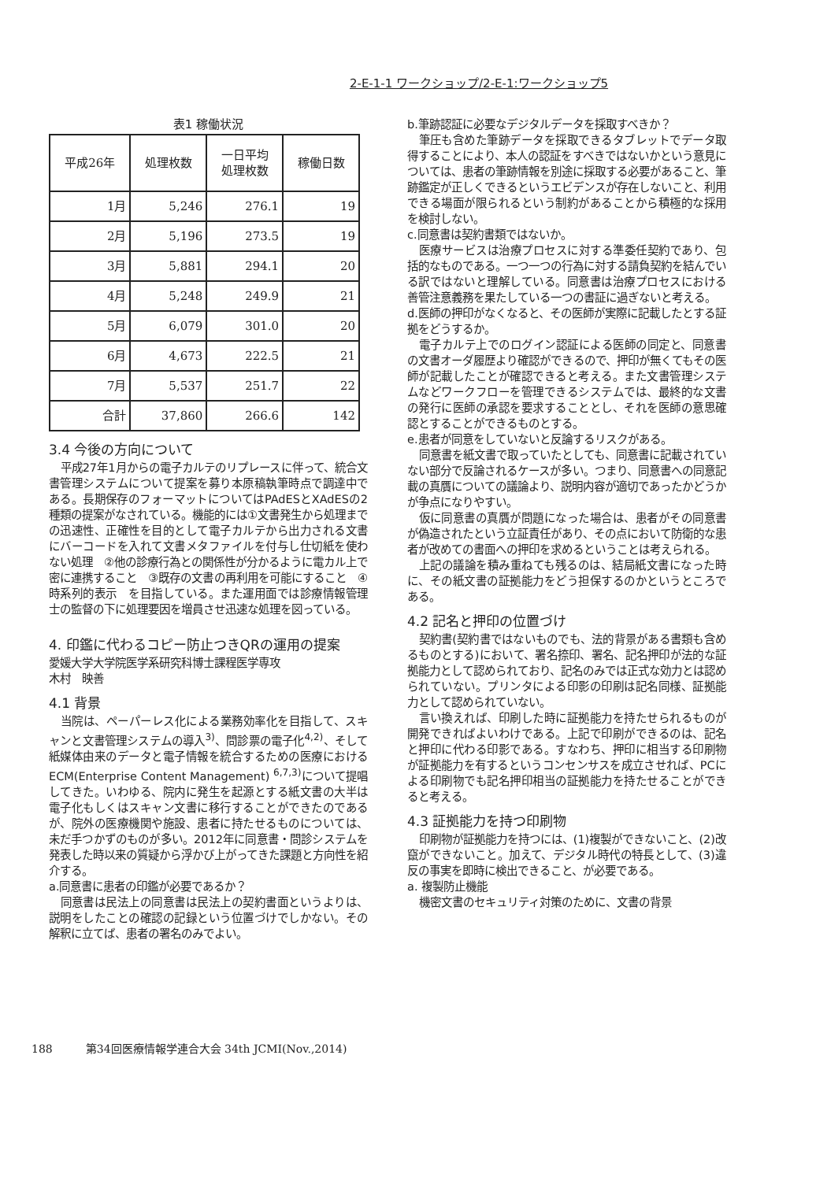2-E-1-1 ワークショップ/2-E-1:ワークショップ5
表1 稼働状況
| 平成26年 | 処理枚数 | 一日平均 処理枚数 | 稼働日数 |
| --- | --- | --- | --- |
| 1月 | 5,246 | 276.1 | 19 |
| 2月 | 5,196 | 273.5 | 19 |
| 3月 | 5,881 | 294.1 | 20 |
| 4月 | 5,248 | 249.9 | 21 |
| 5月 | 6,079 | 301.0 | 20 |
| 6月 | 4,673 | 222.5 | 21 |
| 7月 | 5,537 | 251.7 | 22 |
| 合計 | 37,860 | 266.6 | 142 |
3.4 今後の方向について
平成27年1月からの電子カルテのリプレースに伴って、統合文書管理システムについて提案を募り本原稿執筆時点で調達中である。長期保存のフォーマットについてはPAdESとXAdESの2種類の提案がなされている。機能的には①文書発生から処理までの迅速性、正確性を目的として電子カルテから出力される文書にバーコードを入れて文書メタファイルを付与し仕切紙を使わない処理　②他の診療行為との関係性が分かるように電カル上で密に連携すること　③既存の文書の再利用を可能にすること　④時系列的表示　を目指している。また運用面では診療情報管理士の監督の下に処理要因を増員させ迅速な処理を図っている。
4. 印鑑に代わるコピー防止つきQRの運用の提案
愛媛大学大学院医学系研究科博士課程医学専攻
木村　映善
4.1 背景
当院は、ペーパーレス化による業務効率化を目指して、スキャンと文書管理システムの導入<sup>3)</sup>、問診票の電子化<sup>4,2)</sup>、そして紙媒体由来のデータと電子情報を統合するための医療におけるECM(Enterprise Content Management) <sup>6,7,3)</sup>について提唱してきた。いわゆる、院内に発生を起源とする紙文書の大半は電子化もしくはスキャン文書に移行することができたのであるが、院外の医療機関や施設、患者に持たせるものについては、未だ手つかずのものが多い。2012年に同意書・問診システムを発表した時以来の質疑から浮かび上がってきた課題と方向性を紹介する。
a.同意書に患者の印鑑が必要であるか？
同意書は民法上の同意書は民法上の契約書面というよりは、説明をしたことの確認の記録という位置づけでしかない。その解釈に立てば、患者の署名のみでよい。
b.筆跡認証に必要なデジタルデータを採取すべきか？
筆圧も含めた筆跡データを採取できるタブレットでデータ取得することにより、本人の認証をすべきではないかという意見については、患者の筆跡情報を別途に採取する必要があること、筆跡鑑定が正しくできるというエビデンスが存在しないこと、利用できる場面が限られるという制約があることから積極的な採用を検討しない。
c.同意書は契約書類ではないか。
医療サービスは治療プロセスに対する準委任契約であり、包括的なものである。一つ一つの行為に対する請負契約を結んでいる訳ではないと理解している。同意書は治療プロセスにおける善管注意義務を果たしている一つの書証に過ぎないと考える。
d.医師の押印がなくなると、その医師が実際に記載したとする証拠をどうするか。
電子カルテ上でのログイン認証による医師の同定と、同意書の文書オーダ履歴より確認ができるので、押印が無くてもその医師が記載したことが確認できると考える。また文書管理システムなどワークフローを管理できるシステムでは、最終的な文書の発行に医師の承認を要求することとし、それを医師の意思確認とすることができるものとする。
e.患者が同意をしていないと反論するリスクがある。
同意書を紙文書で取っていたとしても、同意書に記載されていない部分で反論されるケースが多い。つまり、同意書への同意記載の真贋についての議論より、説明内容が適切であったかどうかが争点になりやすい。
仮に同意書の真贋が問題になった場合は、患者がその同意書が偽造されたという立証責任があり、その点において防衛的な患者が改めての書面への押印を求めるということは考えられる。
上記の議論を積み重ねても残るのは、結局紙文書になった時に、その紙文書の証拠能力をどう担保するのかというところである。
4.2 記名と押印の位置づけ
契約書(契約書ではないものでも、法的背景がある書類も含めるものとする)において、署名捺印、署名、記名押印が法的な証拠能力として認められており、記名のみでは正式な効力とは認められていない。プリンタによる印影の印刷は記名同様、証拠能力として認められていない。
言い換えれば、印刷した時に証拠能力を持たせられるものが開発できればよいわけである。上記で印刷ができるのは、記名と押印に代わる印影である。すなわち、押印に相当する印刷物が証拠能力を有するというコンセンサスを成立させれば、PCによる印刷物でも記名押印相当の証拠能力を持たせることができると考える。
4.3 証拠能力を持つ印刷物
印刷物が証拠能力を持つには、(1)複製ができないこと、(2)改竄ができないこと。加えて、デジタル時代の特長として、(3)違反の事実を即時に検出できること、が必要である。
a. 複製防止機能
機密文書のセキュリティ対策のために、文書の背景
188　　　第34回医療情報学連合大会 34th JCMI(Nov.,2014)